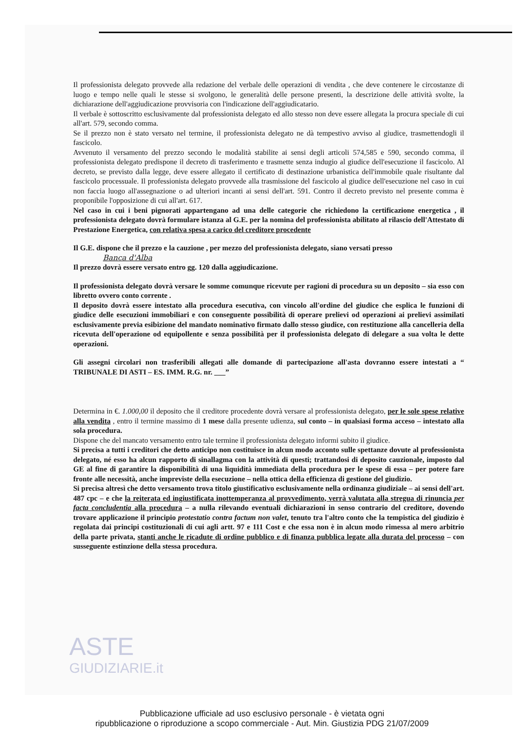Il professionista delegato provvede alla redazione del verbale delle operazioni di vendita , che deve contenere le circostanze di luogo e tempo nelle quali le stesse si svolgono, le generalità delle persone presenti, la descrizione delle attività svolte, la dichiarazione dell'aggiudicazione provvisoria con l'indicazione dell'aggiudicatario.
Il verbale è sottoscritto esclusivamente dal professionista delegato ed allo stesso non deve essere allegata la procura speciale di cui all'art. 579, secondo comma.
Se il prezzo non è stato versato nel termine, il professionista delegato ne dà tempestivo avviso al giudice, trasmettendogli il fascicolo.
Avvenuto il versamento del prezzo secondo le modalità stabilite ai sensi degli articoli 574,585 e 590, secondo comma, il professionista delegato predispone il decreto di trasferimento e trasmette senza indugio al giudice dell'esecuzione il fascicolo. Al decreto, se previsto dalla legge, deve essere allegato il certificato di destinazione urbanistica dell'immobile quale risultante dal fascicolo processuale. Il professionista delegato provvede alla trasmissione del fascicolo al giudice dell'esecuzione nel caso in cui non faccia luogo all'assegnazione o ad ulteriori incanti ai sensi dell'art. 591. Contro il decreto previsto nel presente comma è proponibile l'opposizione di cui all'art. 617.
Nel caso in cui i beni pignorati appartengano ad una delle categorie che richiedono la certificazione energetica , il professionista delegato dovrà formulare istanza al G.E. per la nomina del professionista abilitato al rilascio dell'Attestato di Prestazione Energetica, con relativa spesa a carico del creditore procedente
Il G.E. dispone che il prezzo e la cauzione , per mezzo del professionista delegato, siano versati presso
Banca d'Alba
Il prezzo dovrà essere versato entro gg. 120 dalla aggiudicazione.
Il professionista delegato dovrà versare le somme comunque ricevute per ragioni di procedura su un deposito – sia esso con libretto ovvero conto corrente .
Il deposito dovrà essere intestato alla procedura esecutiva, con vincolo all'ordine del giudice che esplica le funzioni di giudice delle esecuzioni immobiliari e con conseguente possibilità di operare prelievi od operazioni ai prelievi assimilati esclusivamente previa esibizione del mandato nominativo firmato dallo stesso giudice, con restituzione alla cancelleria della ricevuta dell'operazione od equipollente e senza possibilità per il professionista delegato di delegare a sua volta le dette operazioni.
Gli assegni circolari non trasferibili allegati alle domande di partecipazione all'asta dovranno essere intestati a “ TRIBUNALE DI ASTI – ES. IMM. R.G. nr. ___”
Determina in €. 1.000,00 il deposito che il creditore procedente dovrà versare al professionista delegato, per le sole spese relative alla vendita , entro il termine massimo di 1 mese dalla presente udienza, sul conto – in qualsiasi forma acceso – intestato alla sola procedura.
Dispone che del mancato versamento entro tale termine il professionista delegato informi subito il giudice.
Si precisa a tutti i creditori che detto anticipo non costituisce in alcun modo acconto sulle spettanze dovute al professionista delegato, né esso ha alcun rapporto di sinallagma con la attività di questi; trattandosi di deposito cauzionale, imposto dal GE al fine di garantire la disponibilità di una liquidità immediata della procedura per le spese di essa – per potere fare fronte alle necessità, anche impreviste della esecuzione – nella ottica della efficienza di gestione del giudizio.
Si precisa altresì che detto versamento trova titolo giustificativo esclusivamente nella ordinanza giudiziale – ai sensi dell'art. 487 cpc – e che la reiterata ed ingiustificata inottemperanza al provvedimento, verrà valutata alla stregua di rinuncia per facta concludentia alla procedura – a nulla rilevando eventuali dichiarazioni in senso contrario del creditore, dovendo trovare applicazione il principio protestatio contra factum non valet, tenuto tra l'altro conto che la tempistica del giudizio è regolata dai principi costituzionali di cui agli artt. 97 e 111 Cost e che essa non è in alcun modo rimessa al mero arbitrio della parte privata, stanti anche le ricadute di ordine pubblico e di finanza pubblica legate alla durata del processo – con susseguente estinzione della stessa procedura.
ASTE
GIUDIZIARIE.it
Pubblicazione ufficiale ad uso esclusivo personale - è vietata ogni
ripubblicazione o riproduzione a scopo commerciale - Aut. Min. Giustizia PDG 21/07/2009